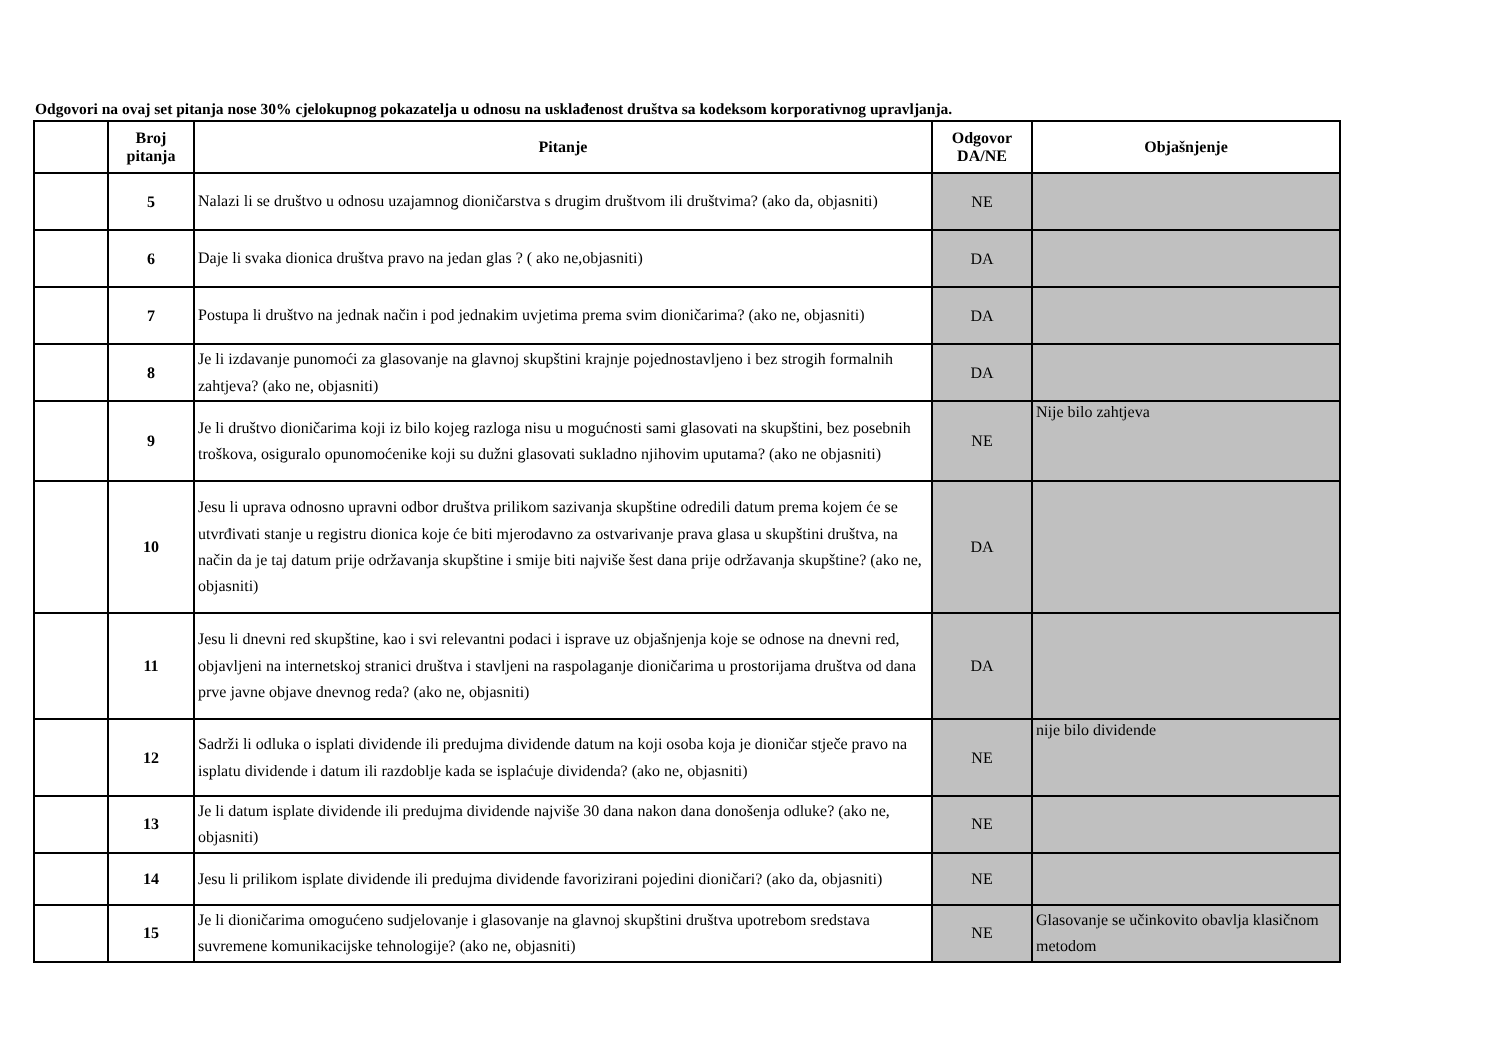Odgovori na ovaj set pitanja nose 30% cjelokupnog pokazatelja u odnosu na usklađenost društva sa kodeksom korporativnog upravljanja.
| | Broj pitanja | Pitanje | Odgovor DA/NE | Objašnjenje |
| --- | --- | --- | --- | --- |
| | 5 | Nalazi li se društvo u odnosu uzajamnog dioničarstva s drugim društvom ili društvima? (ako da, objasniti) | NE | |
| | 6 | Daje li svaka dionica društva pravo na jedan glas ? ( ako ne,objasniti) | DA | |
| | 7 | Postupa li društvo na jednak način i pod jednakim uvjetima prema svim dioničarima? (ako ne, objasniti) | DA | |
| | 8 | Je li izdavanje punomoći za glasovanje na glavnoj skupštini krajnje pojednostavljeno i bez strogih formalnih zahtjeva? (ako ne, objasniti) | DA | |
| | 9 | Je li društvo dioničarima koji iz bilo kojeg razloga nisu u mogućnosti sami glasovati na skupštini, bez posebnih troškova, osiguralo opunomoćenike koji su dužni glasovati sukladno njihovim uputama? (ako ne objasniti) | NE | Nije bilo zahtjeva |
| | 10 | Jesu li uprava odnosno upravni odbor društva prilikom sazivanja skupštine odredili datum prema kojem će se utvrđivati stanje u registru dionica koje će biti mjerodavno za ostvarivanje prava glasa u skupštini društva, na način da je taj datum prije održavanja skupštine i smije biti najviše šest dana prije održavanja skupštine? (ako ne, objasniti) | DA | |
| | 11 | Jesu li dnevni red skupštine, kao i svi relevantni podaci i isprave uz objašnjenja koje se odnose na dnevni red, objavljeni na internetskoj stranici društva i stavljeni na raspolaganje dioničarima u prostorijama društva od dana prve javne objave dnevnog reda? (ako ne, objasniti) | DA | |
| | 12 | Sadrži li odluka o isplati dividende ili predujma dividende datum na koji osoba koja je dioničar stječe pravo na isplatu dividende i datum ili razdoblje kada se isplaćuje dividenda? (ako ne, objasniti) | NE | nije bilo dividende |
| | 13 | Je li datum isplate dividende ili predujma dividende najviše 30 dana nakon dana donošenja odluke? (ako ne, objasniti) | NE | |
| | 14 | Jesu li prilikom isplate dividende ili predujma dividende favorizirani pojedini dioničari? (ako da, objasniti) | NE | |
| | 15 | Je li dioničarima omogućeno sudjelovanje i glasovanje na glavnoj skupštini društva upotrebom sredstava suvremene komunikacijske tehnologije? (ako ne, objasniti) | NE | Glasovanje se učinkovito obavlja klasičnom metodom |